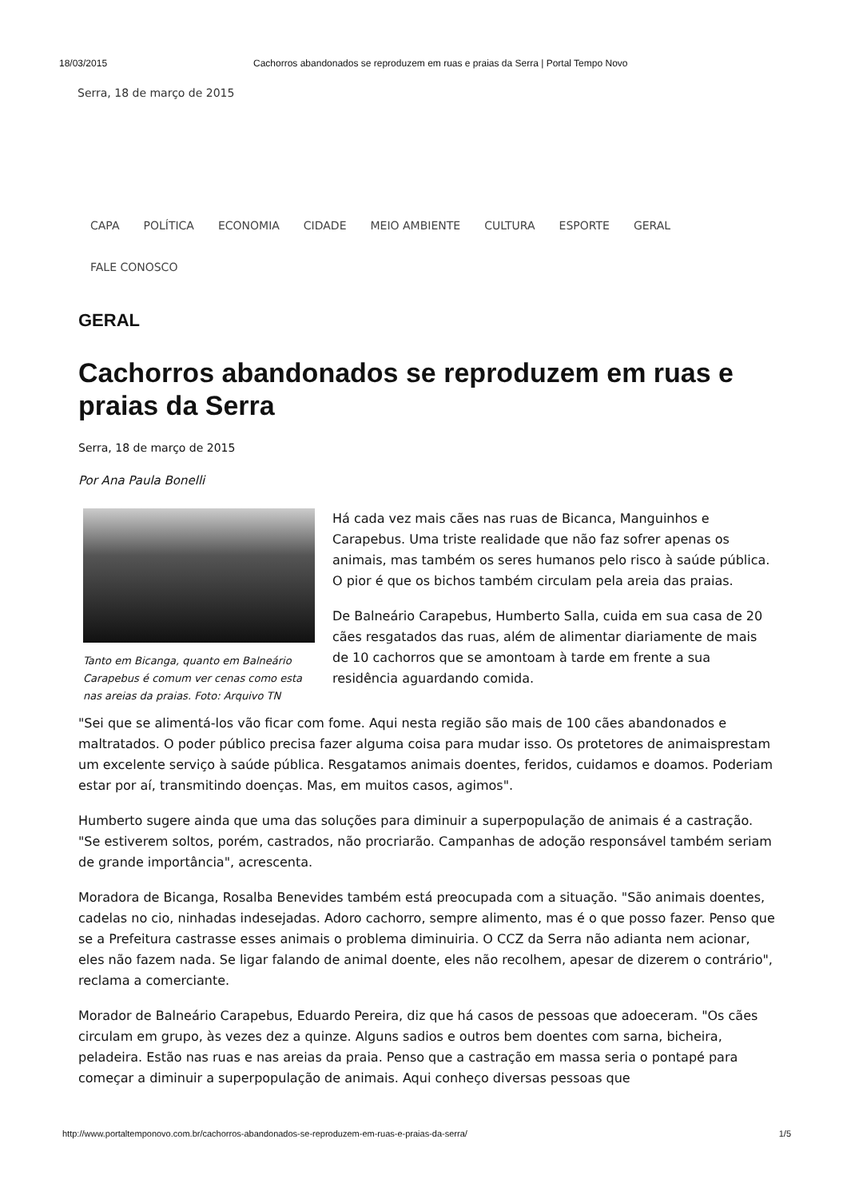18/03/2015 Cachorros abandonados se reproduzem em ruas e praias da Serra | Portal Tempo Novo
Serra, 18 de março de 2015
CAPA POLÍTICA ECONOMIA CIDADE MEIO AMBIENTE CULTURA ESPORTE GERAL FALE CONOSCO
GERAL
Cachorros abandonados se reproduzem em ruas e praias da Serra
Serra, 18 de março de 2015
Por Ana Paula Bonelli
Tanto em Bicanga, quanto em Balneário Carapebus é comum ver cenas como esta nas areias da praias. Foto: Arquivo TN
Há cada vez mais cães nas ruas de Bicanca, Manguinhos e Carapebus. Uma triste realidade que não faz sofrer apenas os animais, mas também os seres humanos pelo risco à saúde pública. O pior é que os bichos também circulam pela areia das praias.
De Balneário Carapebus, Humberto Salla, cuida em sua casa de 20 cães resgatados das ruas, além de alimentar diariamente de mais de 10 cachorros que se amontoam à tarde em frente a sua residência aguardando comida.
"Sei que se alimentá-los vão ficar com fome. Aqui nesta região são mais de 100 cães abandonados e maltratados. O poder público precisa fazer alguma coisa para mudar isso. Os protetores de animaisprestam um excelente serviço à saúde pública. Resgatamos animais doentes, feridos, cuidamos e doamos. Poderiam estar por aí, transmitindo doenças. Mas, em muitos casos, agimos".
Humberto sugere ainda que uma das soluções para diminuir a superpopulação de animais é a castração. "Se estiverem soltos, porém, castrados, não procriarão. Campanhas de adoção responsável também seriam de grande importância", acrescenta.
Moradora de Bicanga, Rosalba Benevides também está preocupada com a situação. "São animais doentes, cadelas no cio, ninhadas indesejadas. Adoro cachorro, sempre alimento, mas é o que posso fazer. Penso que se a Prefeitura castrasse esses animais o problema diminuiria. O CCZ da Serra não adianta nem acionar, eles não fazem nada. Se ligar falando de animal doente, eles não recolhem, apesar de dizerem o contrário", reclama a comerciante.
Morador de Balneário Carapebus, Eduardo Pereira, diz que há casos de pessoas que adoeceram. "Os cães circulam em grupo, às vezes dez a quinze. Alguns sadios e outros bem doentes com sarna, bicheira, peladeira. Estão nas ruas e nas areias da praia. Penso que a castração em massa seria o pontapé para começar a diminuir a superpopulação de animais. Aqui conheço diversas pessoas que
http://www.portaltemponovo.com.br/cachorros-abandonados-se-reproduzem-em-ruas-e-praias-da-serra/ 1/5